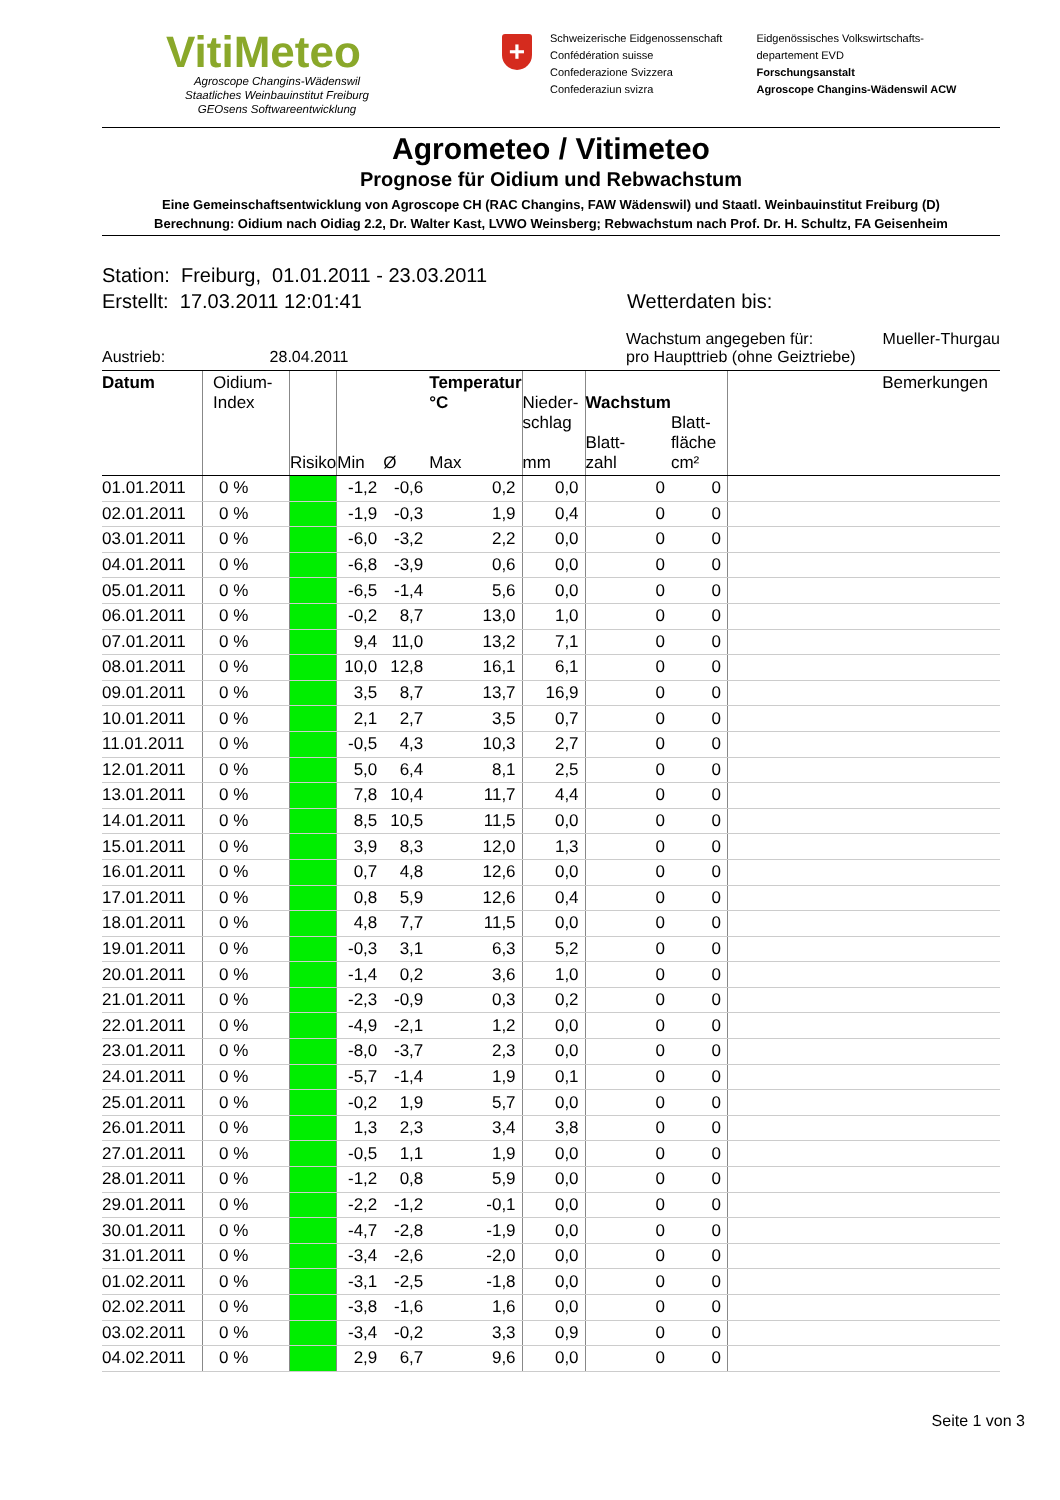VitiMeteo
Agroscope Changins-Wädenswil
Staatliches Weinbauinstitut Freiburg
GEOsens Softwareentwicklung
+
Schweizerische Eidgenossenschaft
Confédération suisse
Confederazione Svizzera
Confederaziun svizra
Eidgenössisches Volkswirtschafts-
departement EVD
Forschungsanstalt
Agroscope Changins-Wädenswil ACW
Agrometeo / Vitimeteo
Prognose für Oidium und Rebwachstum
Eine Gemeinschaftsentwicklung von Agroscope CH (RAC Changins, FAW Wädenswil) und Staatl. Weinbauinstitut Freiburg (D)
Berechnung: Oidium nach Oidiag 2.2, Dr. Walter Kast, LVWO Weinsberg; Rebwachstum nach Prof. Dr. H. Schultz, FA Geisenheim
Station: Freiburg, 01.01.2011 - 23.03.2011
Erstellt: 17.03.2011 12:01:41 Wetterdaten bis:
Austrieb: 28.04.2011 Wachstum angegeben für: Mueller-Thurgau
pro Haupttrieb (ohne Geiztriebe)
| Datum | Oidium- Index | Risiko | Min | Ø | Temperatur °C Max | Nieder- schlag mm | Wachstum Blatt- zahl | Blatt- fläche cm² | Bemerkungen |
| --- | --- | --- | --- | --- | --- | --- | --- | --- | --- |
| 01.01.2011 | 0 % | | -1,2 | -0,6 | 0,2 | 0,0 | 0 | 0 | |
| 02.01.2011 | 0 % | | -1,9 | -0,3 | 1,9 | 0,4 | 0 | 0 | |
| 03.01.2011 | 0 % | | -6,0 | -3,2 | 2,2 | 0,0 | 0 | 0 | |
| 04.01.2011 | 0 % | | -6,8 | -3,9 | 0,6 | 0,0 | 0 | 0 | |
| 05.01.2011 | 0 % | | -6,5 | -1,4 | 5,6 | 0,0 | 0 | 0 | |
| 06.01.2011 | 0 % | | -0,2 | 8,7 | 13,0 | 1,0 | 0 | 0 | |
| 07.01.2011 | 0 % | | 9,4 | 11,0 | 13,2 | 7,1 | 0 | 0 | |
| 08.01.2011 | 0 % | | 10,0 | 12,8 | 16,1 | 6,1 | 0 | 0 | |
| 09.01.2011 | 0 % | | 3,5 | 8,7 | 13,7 | 16,9 | 0 | 0 | |
| 10.01.2011 | 0 % | | 2,1 | 2,7 | 3,5 | 0,7 | 0 | 0 | |
| 11.01.2011 | 0 % | | -0,5 | 4,3 | 10,3 | 2,7 | 0 | 0 | |
| 12.01.2011 | 0 % | | 5,0 | 6,4 | 8,1 | 2,5 | 0 | 0 | |
| 13.01.2011 | 0 % | | 7,8 | 10,4 | 11,7 | 4,4 | 0 | 0 | |
| 14.01.2011 | 0 % | | 8,5 | 10,5 | 11,5 | 0,0 | 0 | 0 | |
| 15.01.2011 | 0 % | | 3,9 | 8,3 | 12,0 | 1,3 | 0 | 0 | |
| 16.01.2011 | 0 % | | 0,7 | 4,8 | 12,6 | 0,0 | 0 | 0 | |
| 17.01.2011 | 0 % | | 0,8 | 5,9 | 12,6 | 0,4 | 0 | 0 | |
| 18.01.2011 | 0 % | | 4,8 | 7,7 | 11,5 | 0,0 | 0 | 0 | |
| 19.01.2011 | 0 % | | -0,3 | 3,1 | 6,3 | 5,2 | 0 | 0 | |
| 20.01.2011 | 0 % | | -1,4 | 0,2 | 3,6 | 1,0 | 0 | 0 | |
| 21.01.2011 | 0 % | | -2,3 | -0,9 | 0,3 | 0,2 | 0 | 0 | |
| 22.01.2011 | 0 % | | -4,9 | -2,1 | 1,2 | 0,0 | 0 | 0 | |
| 23.01.2011 | 0 % | | -8,0 | -3,7 | 2,3 | 0,0 | 0 | 0 | |
| 24.01.2011 | 0 % | | -5,7 | -1,4 | 1,9 | 0,1 | 0 | 0 | |
| 25.01.2011 | 0 % | | -0,2 | 1,9 | 5,7 | 0,0 | 0 | 0 | |
| 26.01.2011 | 0 % | | 1,3 | 2,3 | 3,4 | 3,8 | 0 | 0 | |
| 27.01.2011 | 0 % | | -0,5 | 1,1 | 1,9 | 0,0 | 0 | 0 | |
| 28.01.2011 | 0 % | | -1,2 | 0,8 | 5,9 | 0,0 | 0 | 0 | |
| 29.01.2011 | 0 % | | -2,2 | -1,2 | -0,1 | 0,0 | 0 | 0 | |
| 30.01.2011 | 0 % | | -4,7 | -2,8 | -1,9 | 0,0 | 0 | 0 | |
| 31.01.2011 | 0 % | | -3,4 | -2,6 | -2,0 | 0,0 | 0 | 0 | |
| 01.02.2011 | 0 % | | -3,1 | -2,5 | -1,8 | 0,0 | 0 | 0 | |
| 02.02.2011 | 0 % | | -3,8 | -1,6 | 1,6 | 0,0 | 0 | 0 | |
| 03.02.2011 | 0 % | | -3,4 | -0,2 | 3,3 | 0,9 | 0 | 0 | |
| 04.02.2011 | 0 % | | 2,9 | 6,7 | 9,6 | 0,0 | 0 | 0 | |
Seite 1 von 3